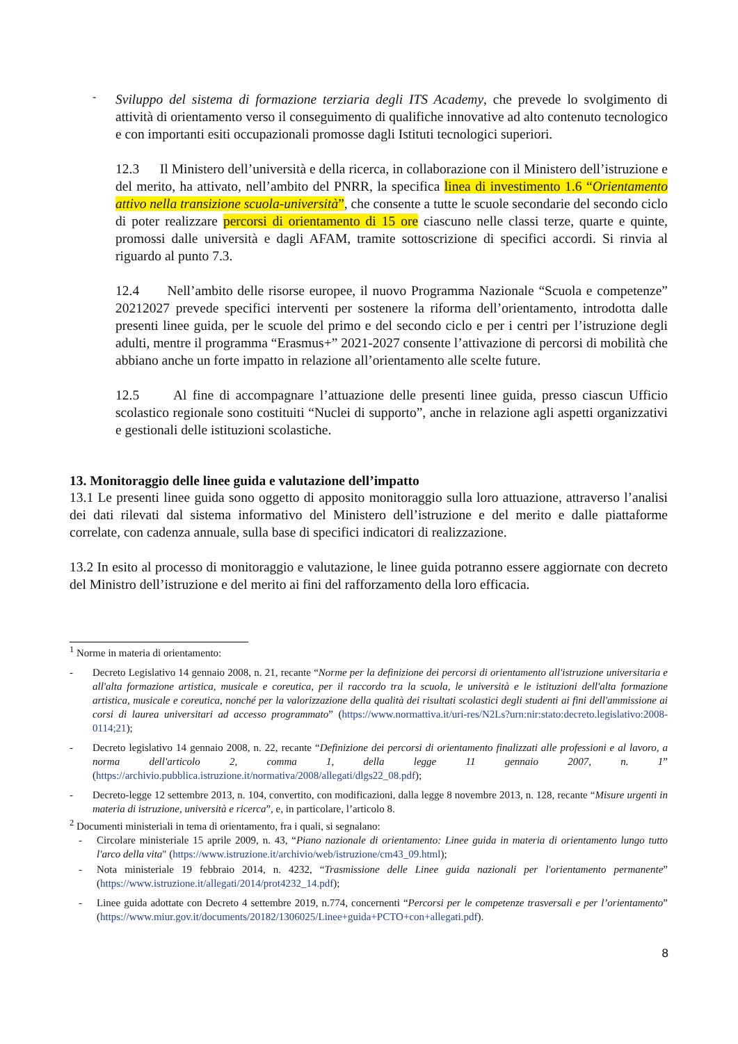-
Sviluppo del sistema di formazione terziaria degli ITS Academy, che prevede lo svolgimento di attività di orientamento verso il conseguimento di qualifiche innovative ad alto contenuto tecnologico e con importanti esiti occupazionali promosse dagli Istituti tecnologici superiori.
12.3 Il Ministero dell’università e della ricerca, in collaborazione con il Ministero dell’istruzione e del merito, ha attivato, nell’ambito del PNRR, la specifica linea di investimento 1.6 “Orientamento attivo nella transizione scuola-università”, che consente a tutte le scuole secondarie del secondo ciclo di poter realizzare percorsi di orientamento di 15 ore ciascuno nelle classi terze, quarte e quinte, promossi dalle università e dagli AFAM, tramite sottoscrizione di specifici accordi. Si rinvia al riguardo al punto 7.3.
12.4 Nell’ambito delle risorse europee, il nuovo Programma Nazionale “Scuola e competenze” 20212027 prevede specifici interventi per sostenere la riforma dell’orientamento, introdotta dalle presenti linee guida, per le scuole del primo e del secondo ciclo e per i centri per l’istruzione degli adulti, mentre il programma “Erasmus+” 2021-2027 consente l’attivazione di percorsi di mobilità che abbiano anche un forte impatto in relazione all’orientamento alle scelte future.
12.5 Al fine di accompagnare l’attuazione delle presenti linee guida, presso ciascun Ufficio scolastico regionale sono costituiti “Nuclei di supporto”, anche in relazione agli aspetti organizzativi e gestionali delle istituzioni scolastiche.
13. Monitoraggio delle linee guida e valutazione dell’impatto
13.1 Le presenti linee guida sono oggetto di apposito monitoraggio sulla loro attuazione, attraverso l’analisi dei dati rilevati dal sistema informativo del Ministero dell’istruzione e del merito e dalle piattaforme correlate, con cadenza annuale, sulla base di specifici indicatori di realizzazione.
13.2 In esito al processo di monitoraggio e valutazione, le linee guida potranno essere aggiornate con decreto del Ministro dell’istruzione e del merito ai fini del rafforzamento della loro efficacia.
<sup>1</sup> Norme in materia di orientamento:
-
Decreto Legislativo 14 gennaio 2008, n. 21, recante “Norme per la definizione dei percorsi di orientamento all'istruzione universitaria e all'alta formazione artistica, musicale e coreutica, per il raccordo tra la scuola, le università e le istituzioni dell'alta formazione artistica, musicale e coreutica, nonché per la valorizzazione della qualità dei risultati scolastici degli studenti ai fini dell'ammissione ai corsi di laurea universitari ad accesso programmato” (https://www.normattiva.it/uri-res/N2Ls?urn:nir:stato:decreto.legislativo:2008-0114;21);
-
Decreto legislativo 14 gennaio 2008, n. 22, recante “Definizione dei percorsi di orientamento finalizzati alle professioni e al lavoro, a norma dell'articolo 2, comma 1, della legge 11 gennaio 2007, n. 1” (https://archivio.pubblica.istruzione.it/normativa/2008/allegati/dlgs22_08.pdf);
-
Decreto-legge 12 settembre 2013, n. 104, convertito, con modificazioni, dalla legge 8 novembre 2013, n. 128, recante “Misure urgenti in materia di istruzione, università e ricerca”, e, in particolare, l’articolo 8.
<sup>2</sup> Documenti ministeriali in tema di orientamento, fra i quali, si segnalano:
-
Circolare ministeriale 15 aprile 2009, n. 43, “Piano nazionale di orientamento: Linee guida in materia di orientamento lungo tutto l'arco della vita" (https://www.istruzione.it/archivio/web/istruzione/cm43_09.html);
-
Nota ministeriale 19 febbraio 2014, n. 4232, “Trasmissione delle Linee guida nazionali per l'orientamento permanente” (https://www.istruzione.it/allegati/2014/prot4232_14.pdf);
-
Linee guida adottate con Decreto 4 settembre 2019, n.774, concernenti “Percorsi per le competenze trasversali e per l’orientamento” (https://www.miur.gov.it/documents/20182/1306025/Linee+guida+PCTO+con+allegati.pdf).
8